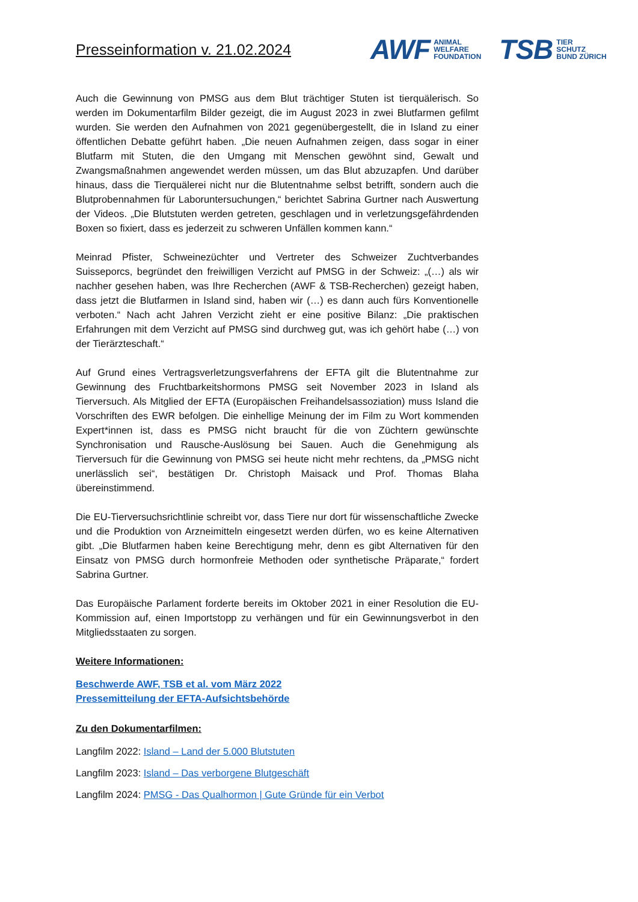Presseinformation v. 21.02.2024
AWF ANIMAL
WELFARE
FOUNDATION
TSB TIER
SCHUTZ
BUND ZÜRICH
Auch die Gewinnung von PMSG aus dem Blut trächtiger Stuten ist tierquälerisch. So werden im Dokumentarfilm Bilder gezeigt, die im August 2023 in zwei Blutfarmen gefilmt wurden. Sie werden den Aufnahmen von 2021 gegenübergestellt, die in Island zu einer öffentlichen Debatte geführt haben. „Die neuen Aufnahmen zeigen, dass sogar in einer Blutfarm mit Stuten, die den Umgang mit Menschen gewöhnt sind, Gewalt und Zwangsmaßnahmen angewendet werden müssen, um das Blut abzuzapfen. Und darüber hinaus, dass die Tierquälerei nicht nur die Blutentnahme selbst betrifft, sondern auch die Blutprobennahmen für Laboruntersuchungen,“ berichtet Sabrina Gurtner nach Auswertung der Videos. „Die Blutstuten werden getreten, geschlagen und in verletzungsgefährdenden Boxen so fixiert, dass es jederzeit zu schweren Unfällen kommen kann.“
Meinrad Pfister, Schweinezüchter und Vertreter des Schweizer Zuchtverbandes Suisseporcs, begründet den freiwilligen Verzicht auf PMSG in der Schweiz: „(…) als wir nachher gesehen haben, was Ihre Recherchen (AWF & TSB-Recherchen) gezeigt haben, dass jetzt die Blutfarmen in Island sind, haben wir (…) es dann auch fürs Konventionelle verboten.“ Nach acht Jahren Verzicht zieht er eine positive Bilanz: „Die praktischen Erfahrungen mit dem Verzicht auf PMSG sind durchweg gut, was ich gehört habe (…) von der Tierärzteschaft.“
Auf Grund eines Vertragsverletzungsverfahrens der EFTA gilt die Blutentnahme zur Gewinnung des Fruchtbarkeitshormons PMSG seit November 2023 in Island als Tierversuch. Als Mitglied der EFTA (Europäischen Freihandelsassoziation) muss Island die Vorschriften des EWR befolgen. Die einhellige Meinung der im Film zu Wort kommenden Expert*innen ist, dass es PMSG nicht braucht für die von Züchtern gewünschte Synchronisation und Rausche-Auslösung bei Sauen. Auch die Genehmigung als Tierversuch für die Gewinnung von PMSG sei heute nicht mehr rechtens, da „PMSG nicht unerlässlich sei“, bestätigen Dr. Christoph Maisack und Prof. Thomas Blaha übereinstimmend.
Die EU-Tierversuchsrichtlinie schreibt vor, dass Tiere nur dort für wissenschaftliche Zwecke und die Produktion von Arzneimitteln eingesetzt werden dürfen, wo es keine Alternativen gibt. „Die Blutfarmen haben keine Berechtigung mehr, denn es gibt Alternativen für den Einsatz von PMSG durch hormonfreie Methoden oder synthetische Präparate,“ fordert Sabrina Gurtner.
Das Europäische Parlament forderte bereits im Oktober 2021 in einer Resolution die EU-Kommission auf, einen Importstopp zu verhängen und für ein Gewinnungsverbot in den Mitgliedsstaaten zu sorgen.
Weitere Informationen:
Beschwerde AWF, TSB et al. vom März 2022
Pressemitteilung der EFTA-Aufsichtsbehörde
Zu den Dokumentarfilmen:
Langfilm 2022: Island – Land der 5.000 Blutstuten
Langfilm 2023: Island – Das verborgene Blutgeschäft
Langfilm 2024: PMSG - Das Qualhormon | Gute Gründe für ein Verbot